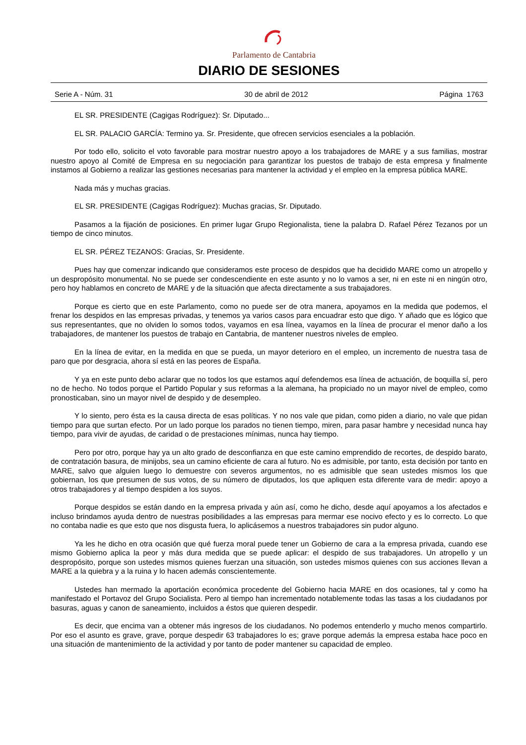Parlamento de Cantabria
DIARIO DE SESIONES
Serie A - Núm. 31 30 de abril de 2012 Página 1763
EL SR. PRESIDENTE (Cagigas Rodríguez): Sr. Diputado...
EL SR. PALACIO GARCÍA: Termino ya. Sr. Presidente, que ofrecen servicios esenciales a la población.
Por todo ello, solicito el voto favorable para mostrar nuestro apoyo a los trabajadores de MARE y a sus familias, mostrar nuestro apoyo al Comité de Empresa en su negociación para garantizar los puestos de trabajo de esta empresa y finalmente instamos al Gobierno a realizar las gestiones necesarias para mantener la actividad y el empleo en la empresa pública MARE.
Nada más y muchas gracias.
EL SR. PRESIDENTE (Cagigas Rodríguez): Muchas gracias, Sr. Diputado.
Pasamos a la fijación de posiciones. En primer lugar Grupo Regionalista, tiene la palabra D. Rafael Pérez Tezanos por un tiempo de cinco minutos.
EL SR. PÉREZ TEZANOS: Gracias, Sr. Presidente.
Pues hay que comenzar indicando que consideramos este proceso de despidos que ha decidido MARE como un atropello y un despropósito monumental. No se puede ser condescendiente en este asunto y no lo vamos a ser, ni en este ni en ningún otro, pero hoy hablamos en concreto de MARE y de la situación que afecta directamente a sus trabajadores.
Porque es cierto que en este Parlamento, como no puede ser de otra manera, apoyamos en la medida que podemos, el frenar los despidos en las empresas privadas, y tenemos ya varios casos para encuadrar esto que digo. Y añado que es lógico que sus representantes, que no olviden lo somos todos, vayamos en esa línea, vayamos en la línea de procurar el menor daño a los trabajadores, de mantener los puestos de trabajo en Cantabria, de mantener nuestros niveles de empleo.
En la línea de evitar, en la medida en que se pueda, un mayor deterioro en el empleo, un incremento de nuestra tasa de paro que por desgracia, ahora sí está en las peores de España.
Y ya en este punto debo aclarar que no todos los que estamos aquí defendemos esa línea de actuación, de boquilla sí, pero no de hecho. No todos porque el Partido Popular y sus reformas a la alemana, ha propiciado no un mayor nivel de empleo, como pronosticaban, sino un mayor nivel de despido y de desempleo.
Y lo siento, pero ésta es la causa directa de esas políticas. Y no nos vale que pidan, como piden a diario, no vale que pidan tiempo para que surtan efecto. Por un lado porque los parados no tienen tiempo, miren, para pasar hambre y necesidad nunca hay tiempo, para vivir de ayudas, de caridad o de prestaciones mínimas, nunca hay tiempo.
Pero por otro, porque hay ya un alto grado de desconfianza en que este camino emprendido de recortes, de despido barato, de contratación basura, de minijobs, sea un camino eficiente de cara al futuro. No es admisible, por tanto, esta decisión por tanto en MARE, salvo que alguien luego lo demuestre con severos argumentos, no es admisible que sean ustedes mismos los que gobiernan, los que presumen de sus votos, de su número de diputados, los que apliquen esta diferente vara de medir: apoyo a otros trabajadores y al tiempo despiden a los suyos.
Porque despidos se están dando en la empresa privada y aún así, como he dicho, desde aquí apoyamos a los afectados e incluso brindamos ayuda dentro de nuestras posibilidades a las empresas para mermar ese nocivo efecto y es lo correcto. Lo que no contaba nadie es que esto que nos disgusta fuera, lo aplicásemos a nuestros trabajadores sin pudor alguno.
Ya les he dicho en otra ocasión que qué fuerza moral puede tener un Gobierno de cara a la empresa privada, cuando ese mismo Gobierno aplica la peor y más dura medida que se puede aplicar: el despido de sus trabajadores. Un atropello y un despropósito, porque son ustedes mismos quienes fuerzan una situación, son ustedes mismos quienes con sus acciones llevan a MARE a la quiebra y a la ruina y lo hacen además conscientemente.
Ustedes han mermado la aportación económica procedente del Gobierno hacia MARE en dos ocasiones, tal y como ha manifestado el Portavoz del Grupo Socialista. Pero al tiempo han incrementado notablemente todas las tasas a los ciudadanos por basuras, aguas y canon de saneamiento, incluidos a éstos que quieren despedir.
Es decir, que encima van a obtener más ingresos de los ciudadanos. No podemos entenderlo y mucho menos compartirlo. Por eso el asunto es grave, grave, porque despedir 63 trabajadores lo es; grave porque además la empresa estaba hace poco en una situación de mantenimiento de la actividad y por tanto de poder mantener su capacidad de empleo.